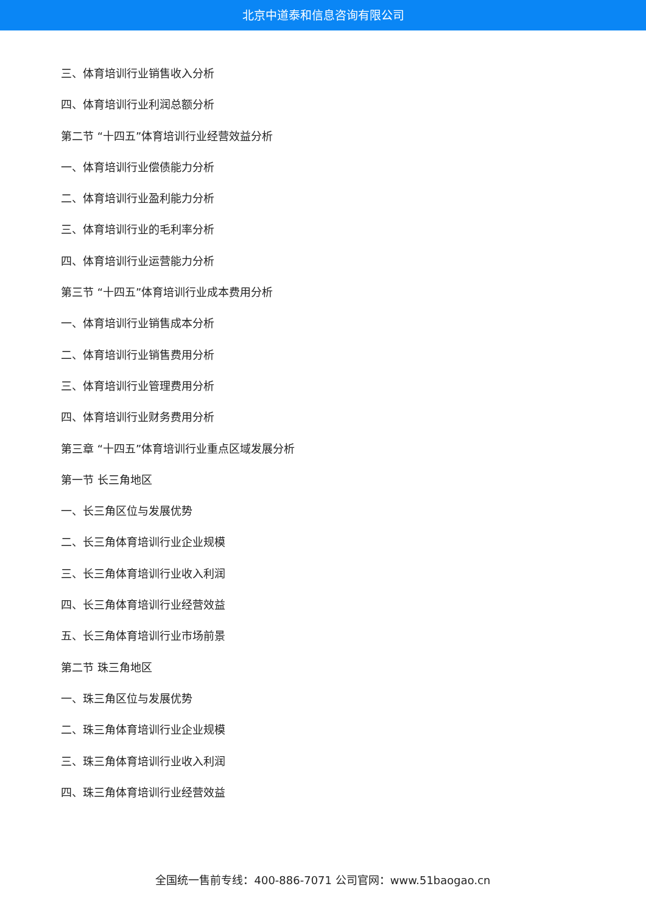北京中道泰和信息咨询有限公司
三、体育培训行业销售收入分析
四、体育培训行业利润总额分析
第二节 “十四五”体育培训行业经营效益分析
一、体育培训行业偿债能力分析
二、体育培训行业盈利能力分析
三、体育培训行业的毛利率分析
四、体育培训行业运营能力分析
第三节 “十四五”体育培训行业成本费用分析
一、体育培训行业销售成本分析
二、体育培训行业销售费用分析
三、体育培训行业管理费用分析
四、体育培训行业财务费用分析
第三章 “十四五”体育培训行业重点区域发展分析
第一节 长三角地区
一、长三角区位与发展优势
二、长三角体育培训行业企业规模
三、长三角体育培训行业收入利润
四、长三角体育培训行业经营效益
五、长三角体育培训行业市场前景
第二节 珠三角地区
一、珠三角区位与发展优势
二、珠三角体育培训行业企业规模
三、珠三角体育培训行业收入利润
四、珠三角体育培训行业经营效益
全国统一售前专线：400-886-7071 公司官网：www.51baogao.cn